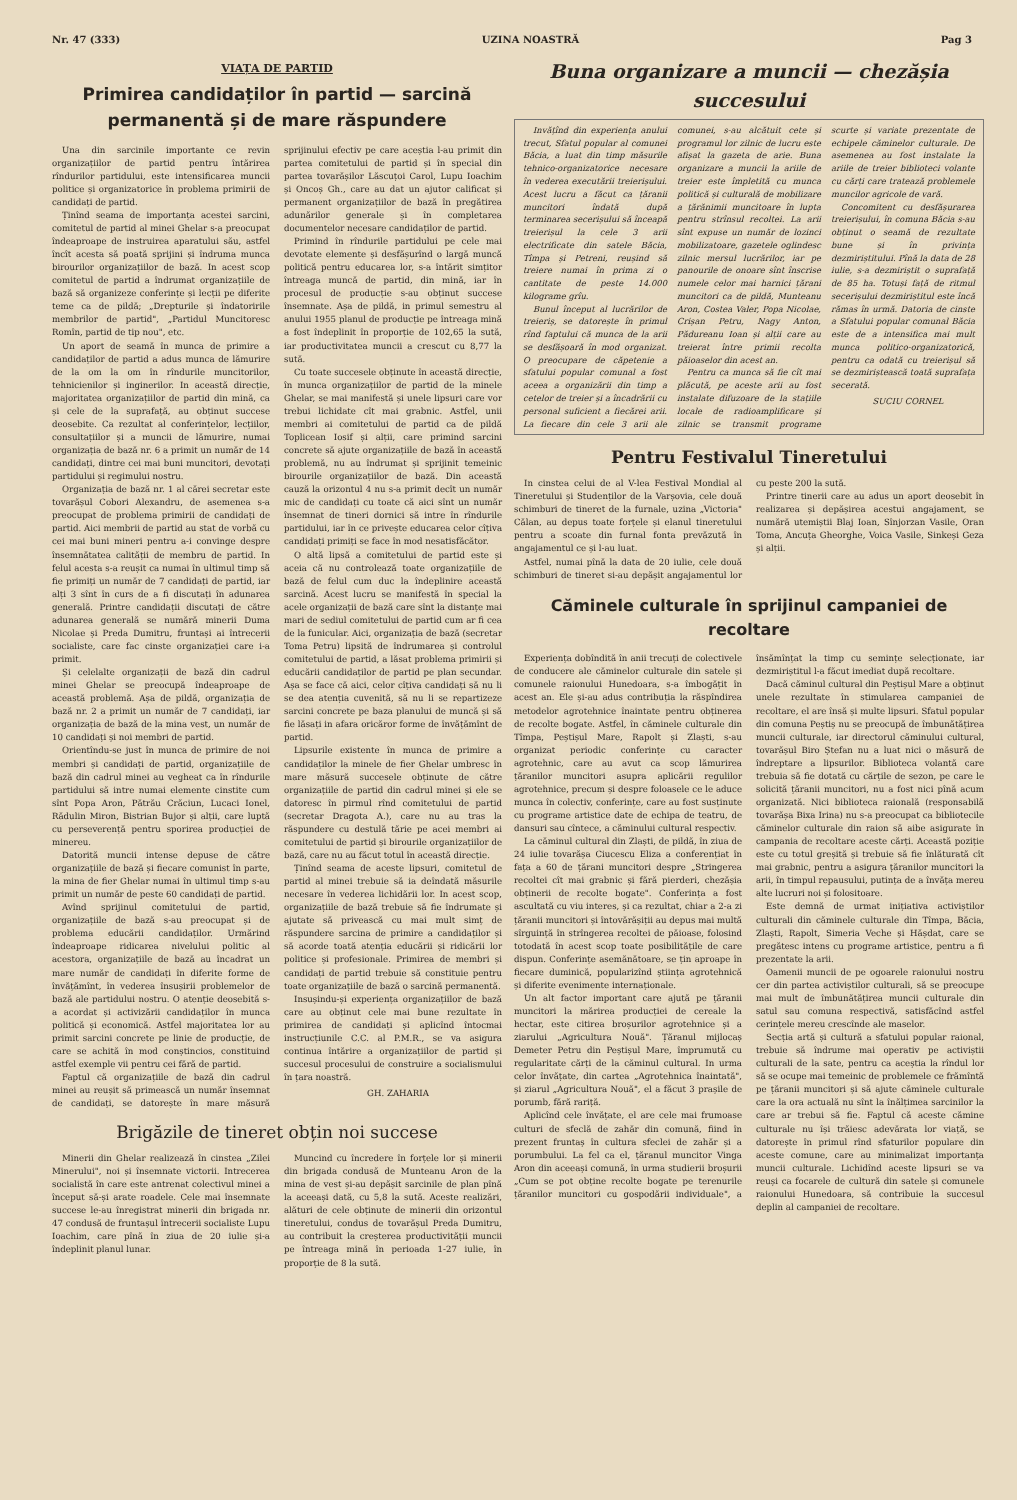Nr. 47 (333) UZINA NOASTRĂ Pag 3
VIAȚA DE PARTID
Primirea candidaților în partid — sarcină permanentă și de mare răspundere
Una din sarcinile importante ce revin organizațiilor de partid pentru întărirea rîndurilor partidului, este intensificarea muncii politice și organizatorice în problema primirii de candidați de partid.
Ținînd seama de importanța acestei sarcini, comitetul de partid al minei Ghelar s-a preocupat îndeaproape de instruirea aparatului său, astfel încît acesta să poată sprijini și îndruma munca birourilor organizațiilor de bază. In acest scop comitetul de partid a îndrumat organizațiile de bază să organizeze conferințe și lecții pe diferite teme ca de pildă; „Drepturile și îndatoririle membrilor de partid", „Partidul Muncitoresc Romîn, partid de tip nou", etc.
Un aport de seamă în munca de primire a candidaților de partid a adus munca de lămurire de la om la om în rîndurile muncitorilor, tehnicienilor și inginerilor. In această direcție, majoritatea organizațiilor de partid din mină, ca și cele de la suprafață, au obținut succese deosebite. Ca rezultat al conferințelor, lecțiilor, consultațiilor și a muncii de lămurire, numai organizația de bază nr. 6 a primit un număr de 14 candidați, dintre cei mai buni muncitori, devotați partidului și regimului nostru.
Organizația de bază nr. 1 al cărei secretar este tovarășul Cobori Alexandru, de asemenea s-a preocupat de problema primirii de candidați de partid. Aici membrii de partid au stat de vorbă cu cei mai buni mineri pentru a-i convinge despre însemnătatea calității de membru de partid. In felul acesta s-a reușit ca numai în ultimul timp să fie primiți un număr de 7 candidați de partid, iar alți 3 sînt în curs de a fi discutați în adunarea generală. Printre candidații discutați de către adunarea generală se numără minerii Duma Nicolae și Preda Dumitru, fruntași ai întrecerii socialiste, care fac cinste organizației care i-a primit.
Și celelalte organizații de bază din cadrul minei Ghelar se preocupă îndeaproape de această problemă. Așa de pildă, organizația de bază nr. 2 a primit un număr de 7 candidați, iar organizația de bază de la mina vest, un număr de 10 candidați și noi membri de partid.
Orientîndu-se just în munca de primire de noi membri și candidați de partid, organizațiile de bază din cadrul minei au vegheat ca în rîndurile partidului să intre numai elemente cinstite cum sînt Popa Aron, Pătrău Crăciun, Lucaci Ionel, Rădulin Miron, Bistrian Bujor și alții, care luptă cu perseverență pentru sporirea producției de minereu.
Datorită muncii intense depuse de către organizațiile de bază și fiecare comunist în parte, la mina de fier Ghelar numai în ultimul timp s-au primit un număr de peste 60 candidați de partid.
Avînd sprijinul comitetului de partid, organizațiile de bază s-au preocupat și de problema educării candidaților. Urmărind îndeaproape ridicarea nivelului politic al acestora, organizațiile de bază au încadrat un mare număr de candidați în diferite forme de învățămînt, în vederea însușirii problemelor de bază ale partidului nostru. O atenție deosebită s-a acordat și activizării candidaților în munca politică și economică. Astfel majoritatea lor au primit sarcini concrete pe linie de producție, de care se achită în mod conștincios, constituind astfel exemple vii pentru cei fără de partid.
Faptul că organizațiile de bază din cadrul minei au reușit să primească un număr însemnat de candidați, se datorește în mare măsură sprijinului efectiv pe care aceștia l-au primit din partea comitetului de partid și în special din partea tovarășilor Lăscuțoi Carol, Lupu Ioachim și Oncoș Gh., care au dat un ajutor calificat și permanent organizațiilor de bază în pregătirea adunărilor generale și în completarea documentelor necesare candidaților de partid.
Primind în rîndurile partidului pe cele mai devotate elemente și desfășurînd o largă muncă politică pentru educarea lor, s-a întărit simțitor întreaga muncă de partid, din mină, iar în procesul de producție s-au obținut succese însemnate. Așa de pildă, in primul semestru al anului 1955 planul de producție pe întreaga mină a fost îndeplinit în proporție de 102,65 la sută, iar productivitatea muncii a crescut cu 8,77 la sută.
Cu toate succesele obținute în această direcție, în munca organizațiilor de partid de la minele Ghelar, se mai manifestă și unele lipsuri care vor trebui lichidate cît mai grabnic. Astfel, unii membri ai comitetului de partid ca de pildă Toplicean Iosif și alții, care primind sarcini concrete să ajute organizațiile de bază în această problemă, nu au îndrumat și sprijinit temeinic birourile organizațiilor de bază. Din această cauză la orizontul 4 nu s-a primit decît un număr mic de candidați cu toate că aici sînt un număr însemnat de tineri dornici să intre în rîndurile partidului, iar în ce privește educarea celor cîțiva candidați primiți se face în mod nesatisfăcător.
O altă lipsă a comitetului de partid este și aceia că nu controlează toate organizațiile de bază de felul cum duc la îndeplinire această sarcină. Acest lucru se manifestă în special la acele organizații de bază care sînt la distanțe mai mari de sediul comitetului de partid cum ar fi cea de la funicular. Aici, organizația de bază (secretar Toma Petru) lipsită de îndrumarea și controlul comitetului de partid, a lăsat problema primirii și educării candidaților de partid pe plan secundar. Așa se face că aici, celor cîțiva candidați să nu li se dea atenția cuvenită, să nu li se repartizeze sarcini concrete pe baza planului de muncă și să fie lăsați in afara oricăror forme de învățămînt de partid.
Lipsurile existente în munca de primire a candidaților la minele de fier Ghelar umbresc în mare măsură succesele obținute de către organizațiile de partid din cadrul minei și ele se datoresc în pirmul rînd comitetului de partid (secretar Dragota A.), care nu au tras la răspundere cu destulă tărie pe acei membri ai comitetului de partid și birourile organizațiilor de bază, care nu au făcut totul în această direcție.
Ținînd seama de aceste lipsuri, comitetul de partid al minei trebuie să ia deîndată măsurile necesare în vederea lichidării lor. In acest scop, organizațiile de bază trebuie să fie îndrumate și ajutate să privească cu mai mult simț de răspundere sarcina de primire a candidaților și să acorde toată atenția educării și ridicării lor politice și profesionale. Primirea de membri și candidați de partid trebuie să constituie pentru toate organizațiile de bază o sarcină permanentă.
Insușindu-și experiența organizațiilor de bază care au obținut cele mai bune rezultate în primirea de candidați și aplicînd întocmai instrucțiunile C.C. al P.M.R., se va asigura continua întărire a organizațiilor de partid și succesul procesului de construire a socialismului în țara noastră.
GH. ZAHARIA
Brigăzile de tineret obțin noi succese
Minerii din Ghelar realizează în cinstea „Zilei Minerului", noi și însemnate victorii. Intrecerea socialistă în care este antrenat colectivul minei a început să-și arate roadele. Cele mai însemnate succese le-au înregistrat minerii din brigada nr. 47 condusă de fruntașul întrecerii socialiste Lupu Ioachim, care pînă în ziua de 20 iulie și-a îndeplinit planul lunar.
Muncind cu încredere în forțele lor și minerii din brigada condusă de Munteanu Aron de la mina de vest și-au depășit sarcinile de plan pînă la aceeași dată, cu 5,8 la sută. Aceste realizări, alături de cele obținute de minerii din orizontul tineretului, condus de tovarășul Preda Dumitru, au contribuit la creșterea productivității muncii pe întreaga mină în perioada 1-27 iulie, în proporție de 8 la sută.
Buna organizare a muncii — chezășia succesului
Invățînd din experiența anului trecut, Sfatul popular al comunei Băcia, a luat din timp măsurile tehnico-organizatorice necesare în vederea executării treierișului. Acest lucru a făcut ca țăranii muncitori îndată după terminarea seceri­șului să înceapă treierișul la cele 3 arii electrificate din satele Băcia, Tîmpa și Petreni, reușind să treiere numai în prima zi o cantitate de peste 14.000 kilograme grîu.
Bunul început al lucrărilor de treieriș, se datorește în primul rînd faptului că munca de la arii se desfășoară în mod organizat. O preocupare de căpetenie a sfatului popular comunal a fost aceea a organizării din timp a cetelor de treier și a încadrării cu personal suficient a fiecărei arii. La fiecare din cele 3 arii ale comunei, s-au alcătuit cete și programul lor zilnic de lucru este afișat la gazeta de arie. Buna organizare a muncii la ariile de treier este împletită cu munca politică și culturală de mobilizare a țărănimii muncitoare în lupta pentru strînsul recoltei. La arii sînt expuse un număr de lozinci mobilizatoare, gazetele oglindesc zilnic mersul lucrărilor, iar pe panourile de onoare sînt înscrise numele celor mai harnici țărani muncitori ca de pildă, Munteanu Aron, Costea Valer, Popa Nicolae, Crișan Petru, Nagy Anton, Pădureanu Ioan și alții care au treierat între primii recolta păioaselor din acest an.
Pentru ca munca să fie cît mai plăcută, pe aceste arii au fost instalate difuzoare de la stațiile locale de radioamplificare și zilnic se transmit programe scurte și variate prezentate de echipele căminelor culturale. De asemenea au fost instalate la ariile de treier biblioteci volante cu cărți care tratează problemele muncilor agricole de vară.
Concomitent cu desfășurarea treierișului, în comuna Băcia s-au obținut o seamă de rezultate bune și în privința dezmiriștitului. Pînă la data de 28 iulie, s-a dezmiriștit o suprafață de 85 ha. Totuși față de ritmul secerișului dezmiriștitul este încă rămas în urmă. Datoria de cinste a Sfatului popular comunal Băcia este de a intensifica mai mult munca politico-organizatorică, pentru ca odată cu treierișul să se dezmiriștească toată suprafața secerată.
SUCIU CORNEL
Pentru Festivalul Tineretului
In cinstea celui de al V-lea Festival Mondial al Tineretului și Studenților de la Varșovia, cele două schimburi de tineret de la furnale, uzina „Victoria" Călan, au depus toate forțele și elanul tineretului pentru a scoate din furnal fonta prevăzută în angajamentul ce și l-au luat.
Astfel, numai pînă la data de 20 iulie, cele două schimburi de tineret si-au depășit angajamentul lor cu peste 200 la sută.
Printre tinerii care au adus un aport deosebit în realizarea și depășirea acestui angajament, se numără utemiștii Blaj Ioan, Sînjorzan Vasile, Oran Toma, Ancuța Gheorghe, Voica Vasile, Sinkeși Geza și alții.
Căminele culturale în sprijinul campaniei de recoltare
Experiența dobîndită în anii trecuți de colectivele de conducere ale căminelor culturale din satele și comunele raionului Hunedoara, s-a îmbogățit în acest an. Ele și-au adus contribuția la răspîndirea metodelor agrotehnice înaintate pentru obținerea de recolte bogate. Astfel, în căminele culturale din Tîmpa, Peștișul Mare, Rapolt și Zlaști, s-au organizat periodic conferințe cu caracter agrotehnic, care au avut ca scop lămurirea țăranilor muncitori asupra aplicării regulilor agrotehnice, precum și despre foloasele ce le aduce munca în colectiv, conferințe, care au fost susținute cu programe artistice date de echipa de teatru, de dansuri sau cîntece, a căminului cultural respectiv.
La căminul cultural din Zlaști, de pildă, în ziua de 24 iulie tovarășa Ciucescu Eliza a conferențiat în fața a 60 de țărani muncitori despre „Stringerea recoltei cît mai grabnic și fără pierderi, chezășia obținerii de recolte bogate". Conferința a fost ascultată cu viu interes, și ca rezultat, chiar a 2-a zi țăranii muncitori și întovărășiții au depus mai multă sîrguință în strîngerea recoltei de păioase, folosind totodată în acest scop toate posibilitățile de care dispun. Conferințe asemănătoare, se țin aproape în fiecare duminică, popularizînd știința agrotehnică și diferite evenimente internaționale.
Un alt factor important care ajută pe țăranii muncitori la mărirea producției de cereale la hectar, este citirea broșurilor agrotehnice și a ziarului „Agricultura Nouă". Țăranul mijlocaș Demeter Petru din Peștișul Mare, împrumută cu regularitate cărți de la căminul cultural. In urma celor învățate, din cartea „Agrotehnica înaintată", și ziarul „Agricultura Nouă", el a făcut 3 prașile de porumb, fără rariță.
Aplicînd cele învățate, el are cele mai frumoase culturi de sfeclă de zahăr din comună, fiind în prezent fruntaș în cultura sfeclei de zahăr și a porumbului. La fel ca el, țăranul muncitor Vinga Aron din aceeași comună, în urma studierii broșurii „Cum se pot obține recolte bogate pe terenurile țăranilor muncitori cu gospodării individuale", a însămînțat la timp cu semințe selecționate, iar dezmiriștitul l-a făcut imediat după recoltare.
Dacă căminul cultural din Peștișul Mare a obținut unele rezultate în stimularea campaniei de recoltare, el are însă și multe lipsuri. Sfatul popular din comuna Peștiș nu se preocupă de îmbunătățirea muncii culturale, iar directorul căminului cultural, tovarășul Biro Ștefan nu a luat nici o măsură de îndreptare a lipsurilor. Biblioteca volantă care trebuia să fie dotată cu cărțile de sezon, pe care le solicită țăranii muncitori, nu a fost nici pînă acum organizată. Nici biblioteca raională (responsabilă tovarășa Bixa Irina) nu s-a preocupat ca bibliotecile căminelor culturale din raion să aibe asigurate în campania de recoltare aceste cărți. Această poziție este cu totul greșită și trebuie să fie înlăturată cît mai grabnic, pentru a asigura țăranilor muncitori la arii, în timpul repausului, putința de a învăța mereu alte lucruri noi și folositoare.
Este demnă de urmat inițiativa activiștilor culturali din căminele culturale din Tîmpa, Băcia, Zlaști, Rapolt, Simeria Veche și Hășdat, care se pregătesc intens cu programe artistice, pentru a fi prezentate la arii.
Oamenii muncii de pe ogoarele raionului nostru cer din partea activiștilor culturali, să se preocupe mai mult de îmbunătățirea muncii culturale din satul sau comuna respectivă, satisfăcînd astfel cerințele mereu crescînde ale maselor.
Secția artă și cultură a sfatului popular raional, trebuie să îndrume mai operativ pe activiștii culturali de la sate, pentru ca aceștia la rîndul lor să se ocupe mai temeinic de problemele ce frămîntă pe țăranii muncitori și să ajute căminele culturale care la ora actuală nu sînt la înălțimea sarcinilor la care ar trebui să fie. Faptul că aceste cămine culturale nu își trăiesc adevărata lor viață, se datorește în primul rînd sfaturilor populare din aceste comune, care au minimalizat importanța muncii culturale. Lichidînd aceste lipsuri se va reuși ca focarele de cultură din satele și comunele raionului Hunedoara, să contribuie la succesul deplin al campaniei de recoltare.